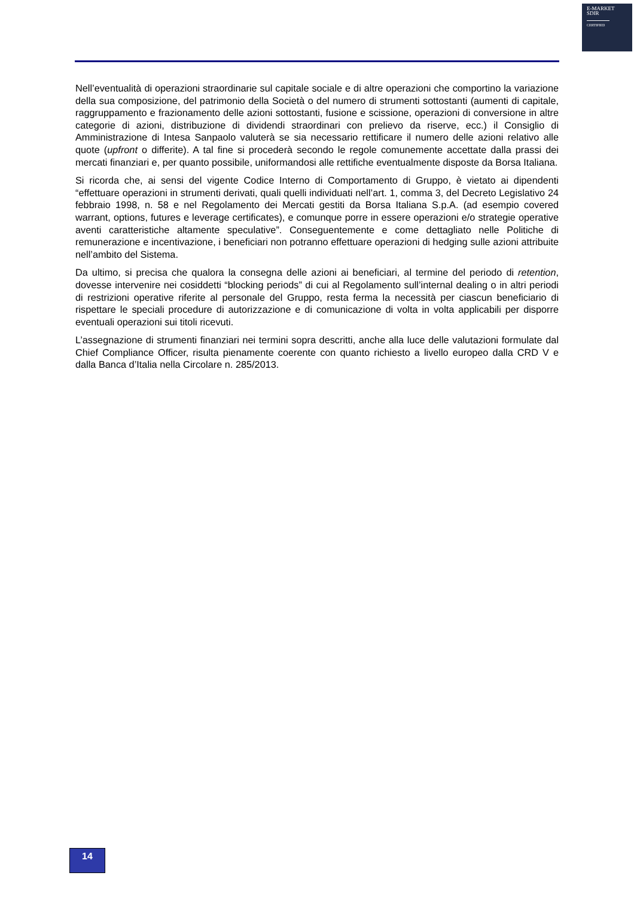E-MARKET
SDIR
CERTIFIED
Nell’eventualità di operazioni straordinarie sul capitale sociale e di altre operazioni che comportino la variazione della sua composizione, del patrimonio della Società o del numero di strumenti sottostanti (aumenti di capitale, raggruppamento e frazionamento delle azioni sottostanti, fusione e scissione, operazioni di conversione in altre categorie di azioni, distribuzione di dividendi straordinari con prelievo da riserve, ecc.) il Consiglio di Amministrazione di Intesa Sanpaolo valuterà se sia necessario rettificare il numero delle azioni relativo alle quote (upfront o differite). A tal fine si procederà secondo le regole comunemente accettate dalla prassi dei mercati finanziari e, per quanto possibile, uniformandosi alle rettifiche eventualmente disposte da Borsa Italiana.
Si ricorda che, ai sensi del vigente Codice Interno di Comportamento di Gruppo, è vietato ai dipendenti “effettuare operazioni in strumenti derivati, quali quelli individuati nell’art. 1, comma 3, del Decreto Legislativo 24 febbraio 1998, n. 58 e nel Regolamento dei Mercati gestiti da Borsa Italiana S.p.A. (ad esempio covered warrant, options, futures e leverage certificates), e comunque porre in essere operazioni e/o strategie operative aventi caratteristiche altamente speculative”. Conseguentemente e come dettagliato nelle Politiche di remunerazione e incentivazione, i beneficiari non potranno effettuare operazioni di hedging sulle azioni attribuite nell’ambito del Sistema.
Da ultimo, si precisa che qualora la consegna delle azioni ai beneficiari, al termine del periodo di retention, dovesse intervenire nei cosiddetti “blocking periods” di cui al Regolamento sull’internal dealing o in altri periodi di restrizioni operative riferite al personale del Gruppo, resta ferma la necessità per ciascun beneficiario di rispettare le speciali procedure di autorizzazione e di comunicazione di volta in volta applicabili per disporre eventuali operazioni sui titoli ricevuti.
L’assegnazione di strumenti finanziari nei termini sopra descritti, anche alla luce delle valutazioni formulate dal Chief Compliance Officer, risulta pienamente coerente con quanto richiesto a livello europeo dalla CRD V e dalla Banca d’Italia nella Circolare n. 285/2013.
14